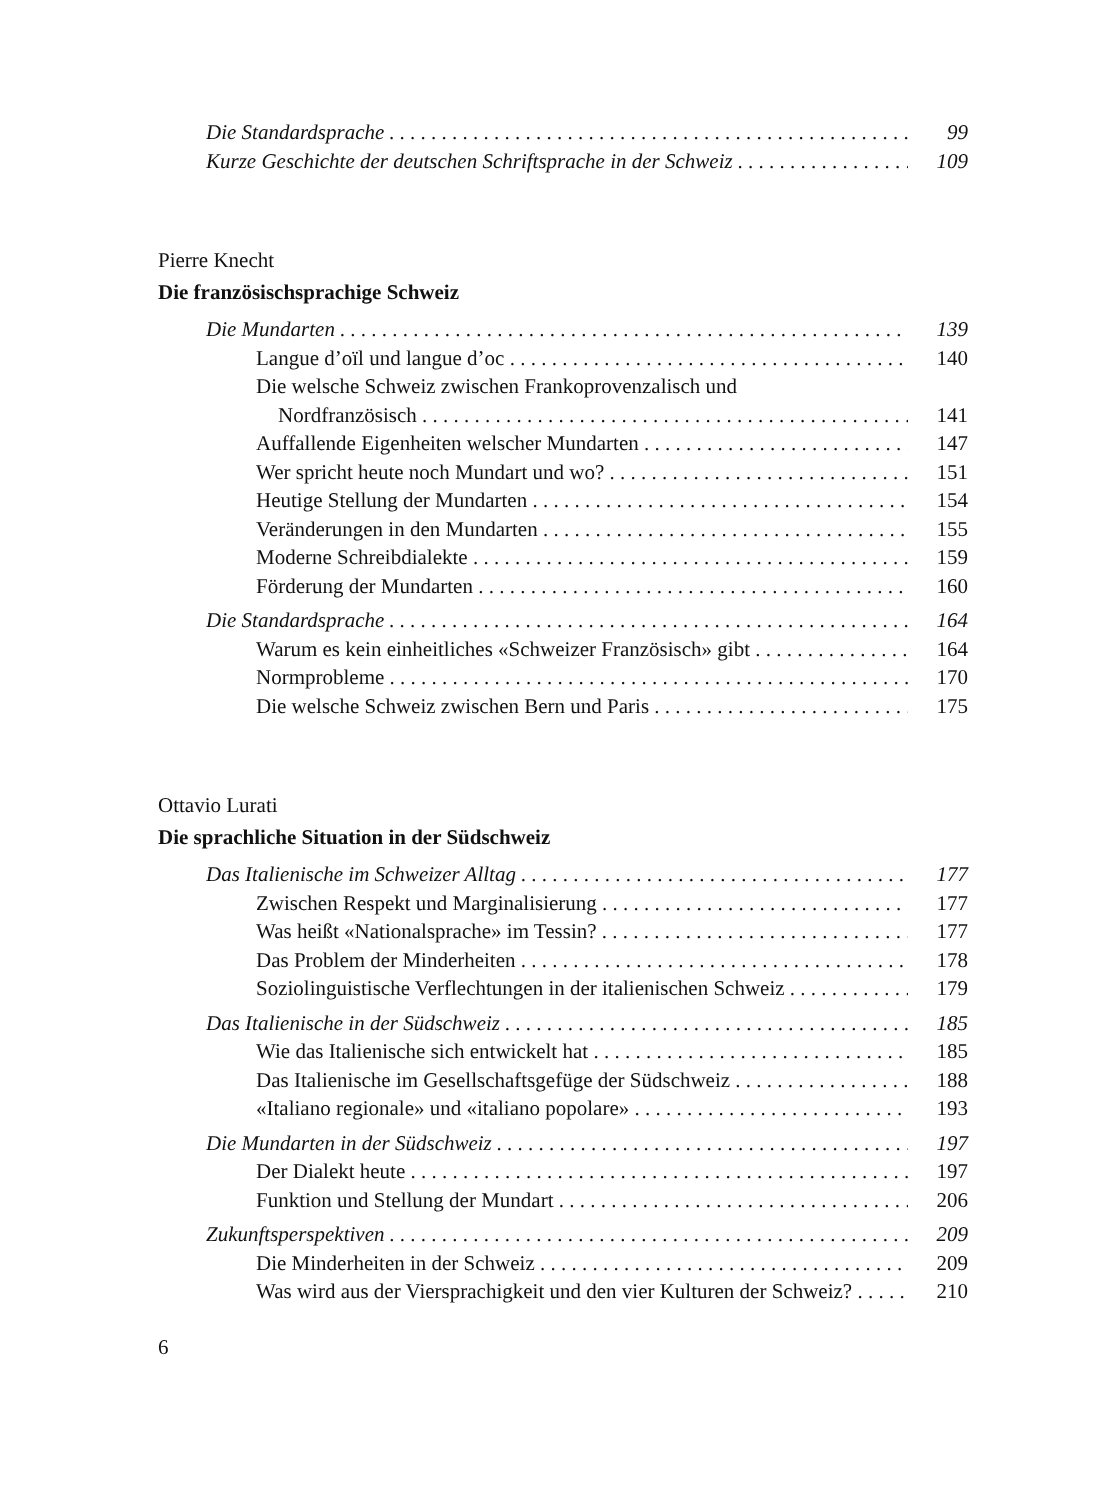Die Standardsprache 99
Kurze Geschichte der deutschen Schriftsprache in der Schweiz 109
Pierre Knecht
Die französischsprachige Schweiz
Die Mundarten 139
Langue d’oïl und langue d’oc 140
Die welsche Schweiz zwischen Frankoprovenzalisch und
Nordfranzösisch 141
Auffallende Eigenheiten welscher Mundarten 147
Wer spricht heute noch Mundart und wo? 151
Heutige Stellung der Mundarten 154
Veränderungen in den Mundarten 155
Moderne Schreibdialekte 159
Förderung der Mundarten 160
Die Standardsprache 164
Warum es kein einheitliches «Schweizer Französisch» gibt 164
Normprobleme 170
Die welsche Schweiz zwischen Bern und Paris 175
Ottavio Lurati
Die sprachliche Situation in der Südschweiz
Das Italienische im Schweizer Alltag 177
Zwischen Respekt und Marginalisierung 177
Was heißt «Nationalsprache» im Tessin? 177
Das Problem der Minderheiten 178
Soziolinguistische Verflechtungen in der italienischen Schweiz 179
Das Italienische in der Südschweiz 185
Wie das Italienische sich entwickelt hat 185
Das Italienische im Gesellschaftsgefüge der Südschweiz 188
«Italiano regionale» und «italiano popolare» 193
Die Mundarten in der Südschweiz 197
Der Dialekt heute 197
Funktion und Stellung der Mundart 206
Zukunftsperspektiven 209
Die Minderheiten in der Schweiz 209
Was wird aus der Viersprachigkeit und den vier Kulturen der Schweiz? 210
6